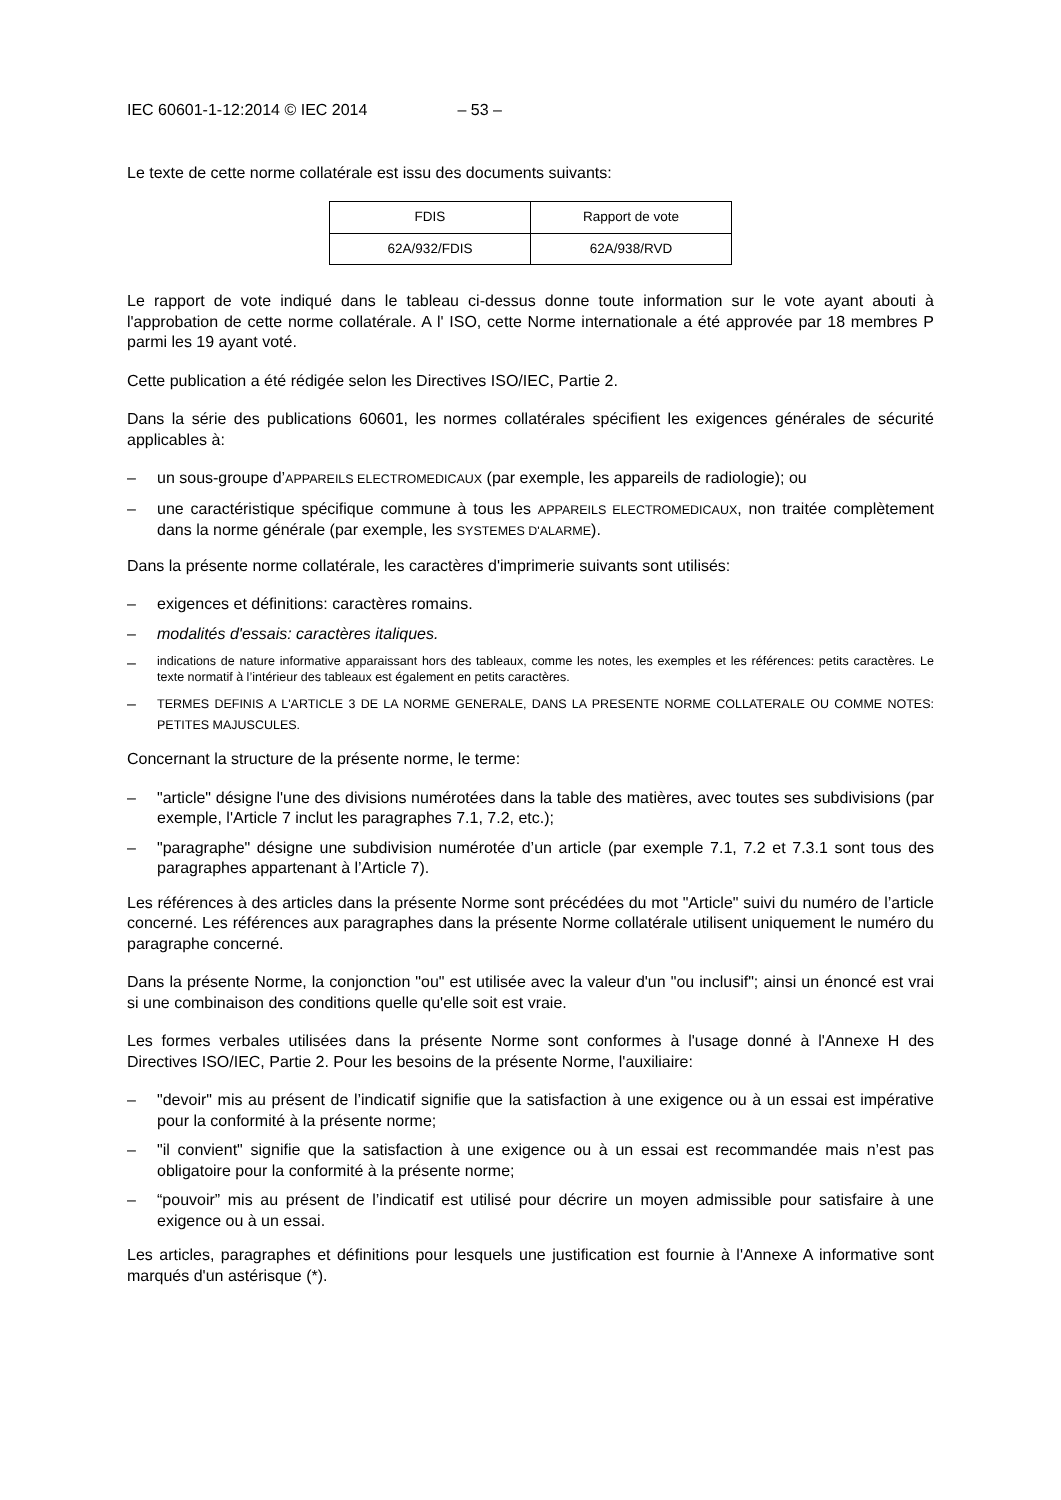IEC 60601-1-12:2014 © IEC 2014 – 53 –
Le texte de cette norme collatérale est issu des documents suivants:
| FDIS | Rapport de vote |
| 62A/932/FDIS | 62A/938/RVD |
Le rapport de vote indiqué dans le tableau ci-dessus donne toute information sur le vote ayant abouti à l'approbation de cette norme collatérale. A l' ISO, cette Norme internationale a été approvée par 18 membres P parmi les 19 ayant voté.
Cette publication a été rédigée selon les Directives ISO/IEC, Partie 2.
Dans la série des publications 60601, les normes collatérales spécifient les exigences générales de sécurité applicables à:
– un sous-groupe d’APPAREILS ELECTROMEDICAUX (par exemple, les appareils de radiologie); ou
– une caractéristique spécifique commune à tous les APPAREILS ELECTROMEDICAUX, non traitée complètement dans la norme générale (par exemple, les SYSTEMES D'ALARME).
Dans la présente norme collatérale, les caractères d'imprimerie suivants sont utilisés:
– exigences et définitions: caractères romains.
– modalités d'essais: caractères italiques.
–
indications de nature informative apparaissant hors des tableaux, comme les notes, les exemples et les références: petits caractères. Le texte normatif à l’intérieur des tableaux est également en petits caractères.
–
TERMES DEFINIS A L'ARTICLE 3 DE LA NORME GENERALE, DANS LA PRESENTE NORME COLLATERALE OU COMME NOTES: PETITES MAJUSCULES.
Concernant la structure de la présente norme, le terme:
– "article" désigne l'une des divisions numérotées dans la table des matières, avec toutes ses subdivisions (par exemple, l'Article 7 inclut les paragraphes 7.1, 7.2, etc.);
– "paragraphe" désigne une subdivision numérotée d’un article (par exemple 7.1, 7.2 et 7.3.1 sont tous des paragraphes appartenant à l’Article 7).
Les références à des articles dans la présente Norme sont précédées du mot "Article" suivi du numéro de l’article concerné. Les références aux paragraphes dans la présente Norme collatérale utilisent uniquement le numéro du paragraphe concerné.
Dans la présente Norme, la conjonction "ou" est utilisée avec la valeur d'un "ou inclusif"; ainsi un énoncé est vrai si une combinaison des conditions quelle qu'elle soit est vraie.
Les formes verbales utilisées dans la présente Norme sont conformes à l'usage donné à l'Annexe H des Directives ISO/IEC, Partie 2. Pour les besoins de la présente Norme, l'auxiliaire:
– "devoir" mis au présent de l’indicatif signifie que la satisfaction à une exigence ou à un essai est impérative pour la conformité à la présente norme;
– "il convient" signifie que la satisfaction à une exigence ou à un essai est recommandée mais n’est pas obligatoire pour la conformité à la présente norme;
– “pouvoir” mis au présent de l’indicatif est utilisé pour décrire un moyen admissible pour satisfaire à une exigence ou à un essai.
Les articles, paragraphes et définitions pour lesquels une justification est fournie à l'Annexe A informative sont marqués d'un astérisque (*).